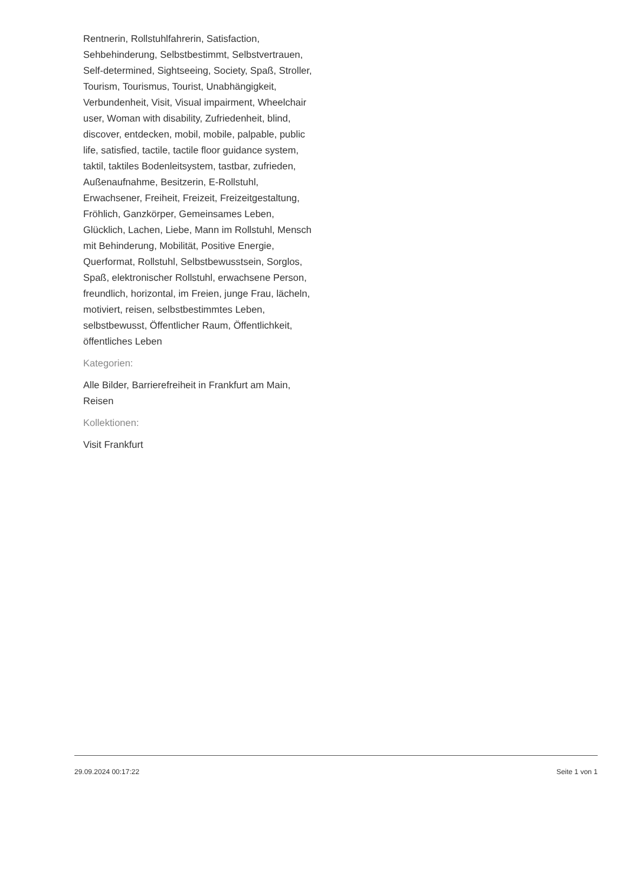Rentnerin, Rollstuhlfahrerin, Satisfaction, Sehbehinderung, Selbstbestimmt, Selbstvertrauen, Self-determined, Sightseeing, Society, Spaß, Stroller, Tourism, Tourismus, Tourist, Unabhängigkeit, Verbundenheit, Visit, Visual impairment, Wheelchair user, Woman with disability, Zufriedenheit, blind, discover, entdecken, mobil, mobile, palpable, public life, satisfied, tactile, tactile floor guidance system, taktil, taktiles Bodenleitsystem, tastbar, zufrieden, Außenaufnahme, Besitzerin, E-Rollstuhl, Erwachsener, Freiheit, Freizeit, Freizeitgestaltung, Fröhlich, Ganzkörper, Gemeinsames Leben, Glücklich, Lachen, Liebe, Mann im Rollstuhl, Mensch mit Behinderung, Mobilität, Positive Energie, Querformat, Rollstuhl, Selbstbewusstsein, Sorglos, Spaß, elektronischer Rollstuhl, erwachsene Person, freundlich, horizontal, im Freien, junge Frau, lächeln, motiviert, reisen, selbstbestimmtes Leben, selbstbewusst, Öffentlicher Raum, Öffentlichkeit, öffentliches Leben
Kategorien:
Alle Bilder, Barrierefreiheit in Frankfurt am Main, Reisen
Kollektionen:
Visit Frankfurt
29.09.2024 00:17:22 Seite 1 von 1